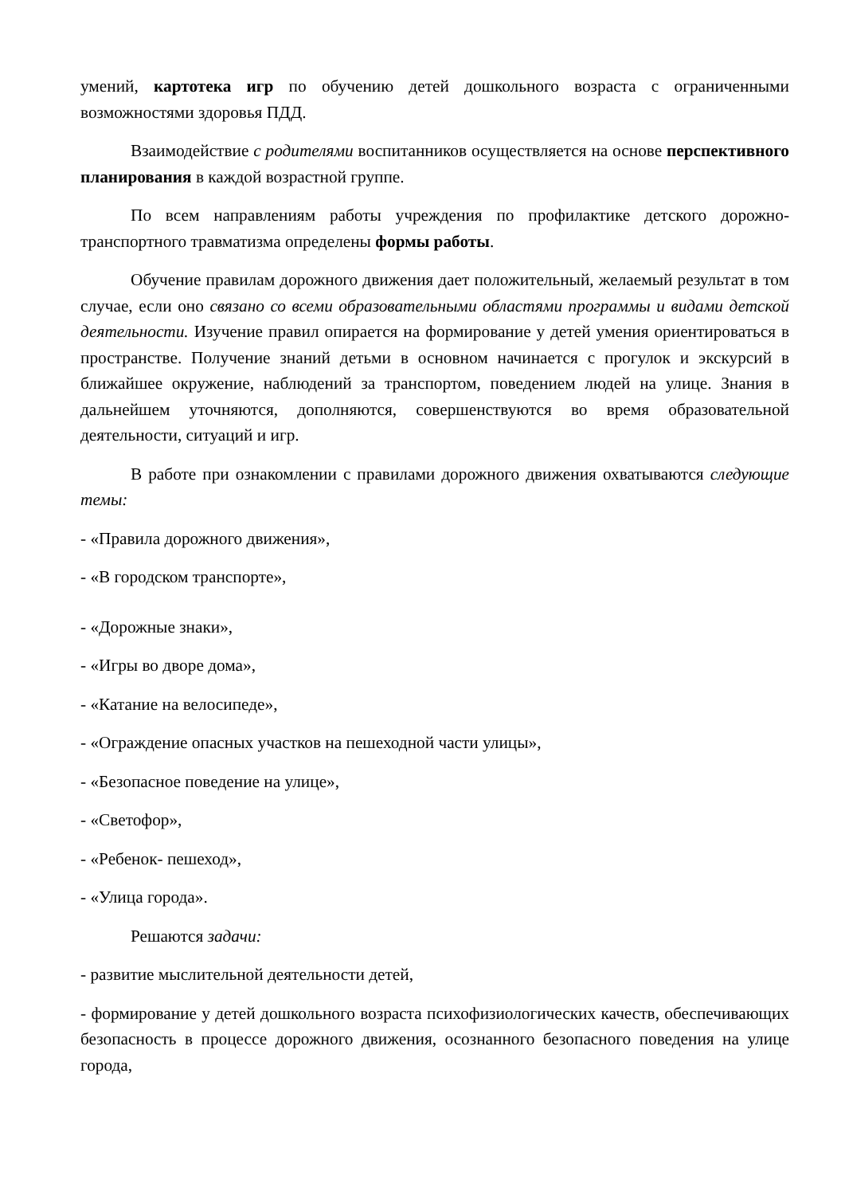умений, картотека игр по обучению детей дошкольного возраста с ограниченными возможностями здоровья ПДД.
Взаимодействие с родителями воспитанников осуществляется на основе перспективного планирования в каждой возрастной группе.
По всем направлениям работы учреждения по профилактике детского дорожно-транспортного травматизма определены формы работы.
Обучение правилам дорожного движения дает положительный, желаемый результат в том случае, если оно связано со всеми образовательными областями программы и видами детской деятельности. Изучение правил опирается на формирование у детей умения ориентироваться в пространстве. Получение знаний детьми в основном начинается с прогулок и экскурсий в ближайшее окружение, наблюдений за транспортом, поведением людей на улице. Знания в дальнейшем уточняются, дополняются, совершенствуются во время образовательной деятельности, ситуаций и игр.
В работе при ознакомлении с правилами дорожного движения охватываются следующие темы:
- «Правила дорожного движения»,
- «В городском транспорте»,
- «Дорожные знаки»,
- «Игры во дворе дома»,
- «Катание на велосипеде»,
- «Ограждение опасных участков на пешеходной части улицы»,
- «Безопасное поведение на улице»,
- «Светофор»,
- «Ребенок- пешеход»,
- «Улица города».
Решаются задачи:
- развитие мыслительной деятельности детей,
- формирование у детей дошкольного возраста психофизиологических качеств, обеспечивающих безопасность в процессе дорожного движения, осознанного безопасного поведения на улице города,